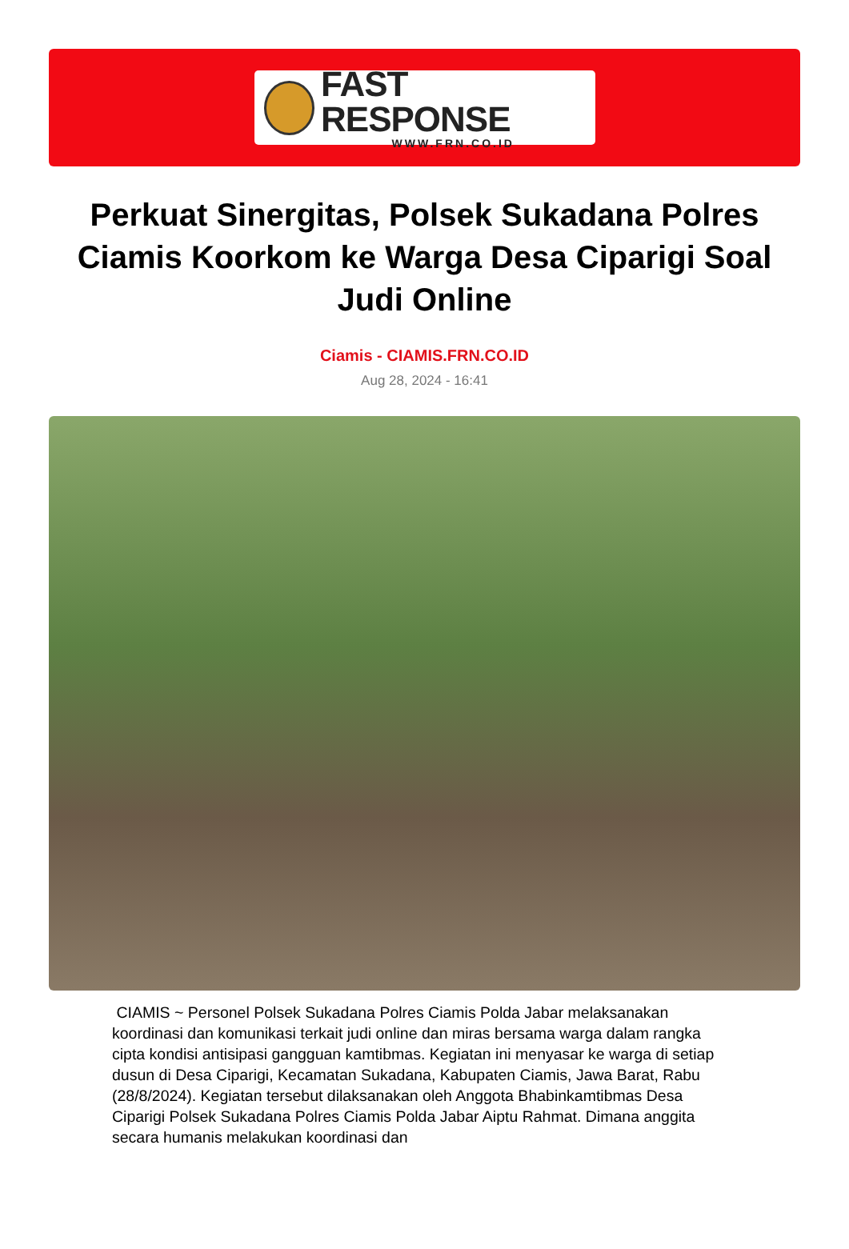FAST RESPONSE
WWW.FRN.CO.ID
Perkuat Sinergitas, Polsek Sukadana Polres Ciamis Koorkom ke Warga Desa Ciparigi Soal Judi Online
Ciamis - CIAMIS.FRN.CO.ID
Aug 28, 2024 - 16:41
CIAMIS ~ Personel Polsek Sukadana Polres Ciamis Polda Jabar melaksanakan koordinasi dan komunikasi terkait judi online dan miras bersama warga dalam rangka cipta kondisi antisipasi gangguan kamtibmas. Kegiatan ini menyasar ke warga di setiap dusun di Desa Ciparigi, Kecamatan Sukadana, Kabupaten Ciamis, Jawa Barat, Rabu (28/8/2024). Kegiatan tersebut dilaksanakan oleh Anggota Bhabinkamtibmas Desa Ciparigi Polsek Sukadana Polres Ciamis Polda Jabar Aiptu Rahmat. Dimana anggita secara humanis melakukan koordinasi dan